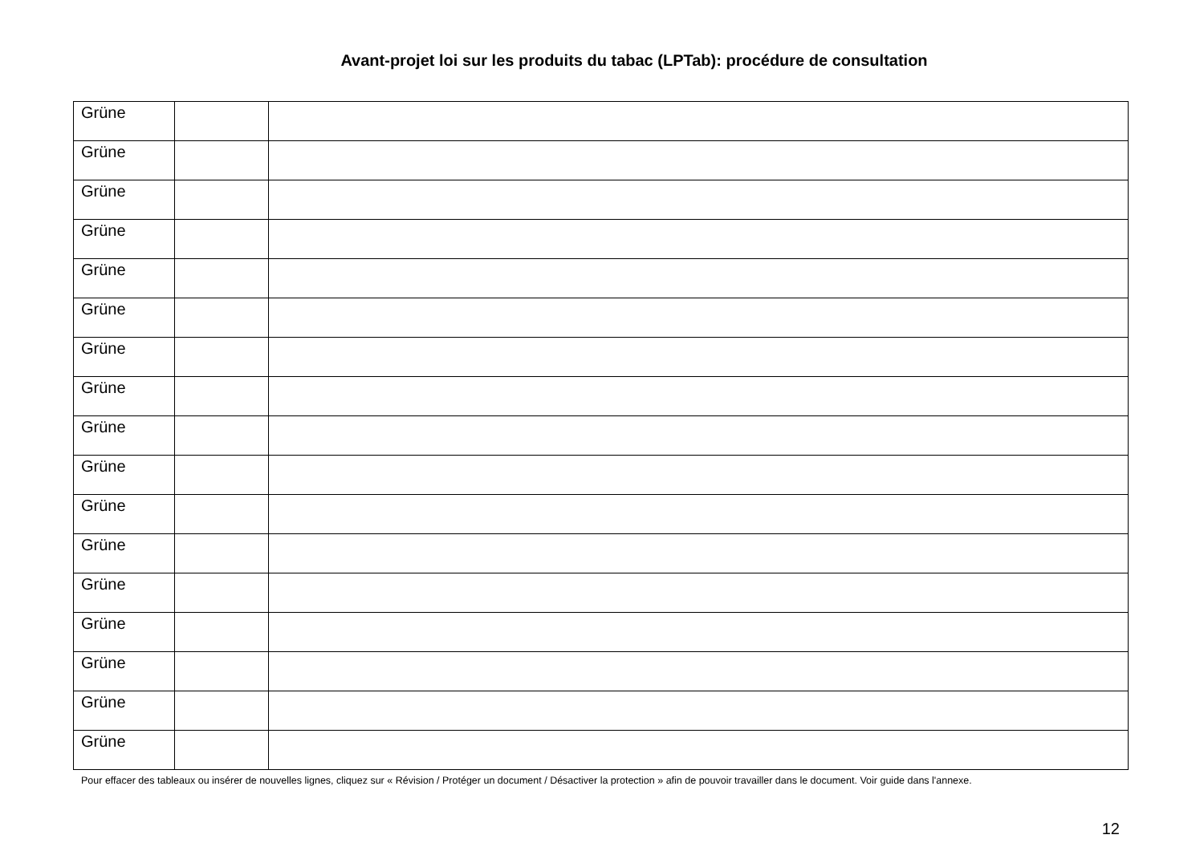Avant-projet loi sur les produits du tabac (LPTab): procédure de consultation
| Grüne | | |
| Grüne | | |
| Grüne | | |
| Grüne | | |
| Grüne | | |
| Grüne | | |
| Grüne | | |
| Grüne | | |
| Grüne | | |
| Grüne | | |
| Grüne | | |
| Grüne | | |
| Grüne | | |
| Grüne | | |
| Grüne | | |
| Grüne | | |
| Grüne | | |
Pour effacer des tableaux ou insérer de nouvelles lignes, cliquez sur « Révision / Protéger un document / Désactiver la protection » afin de pouvoir travailler dans le document. Voir guide dans l'annexe.
12